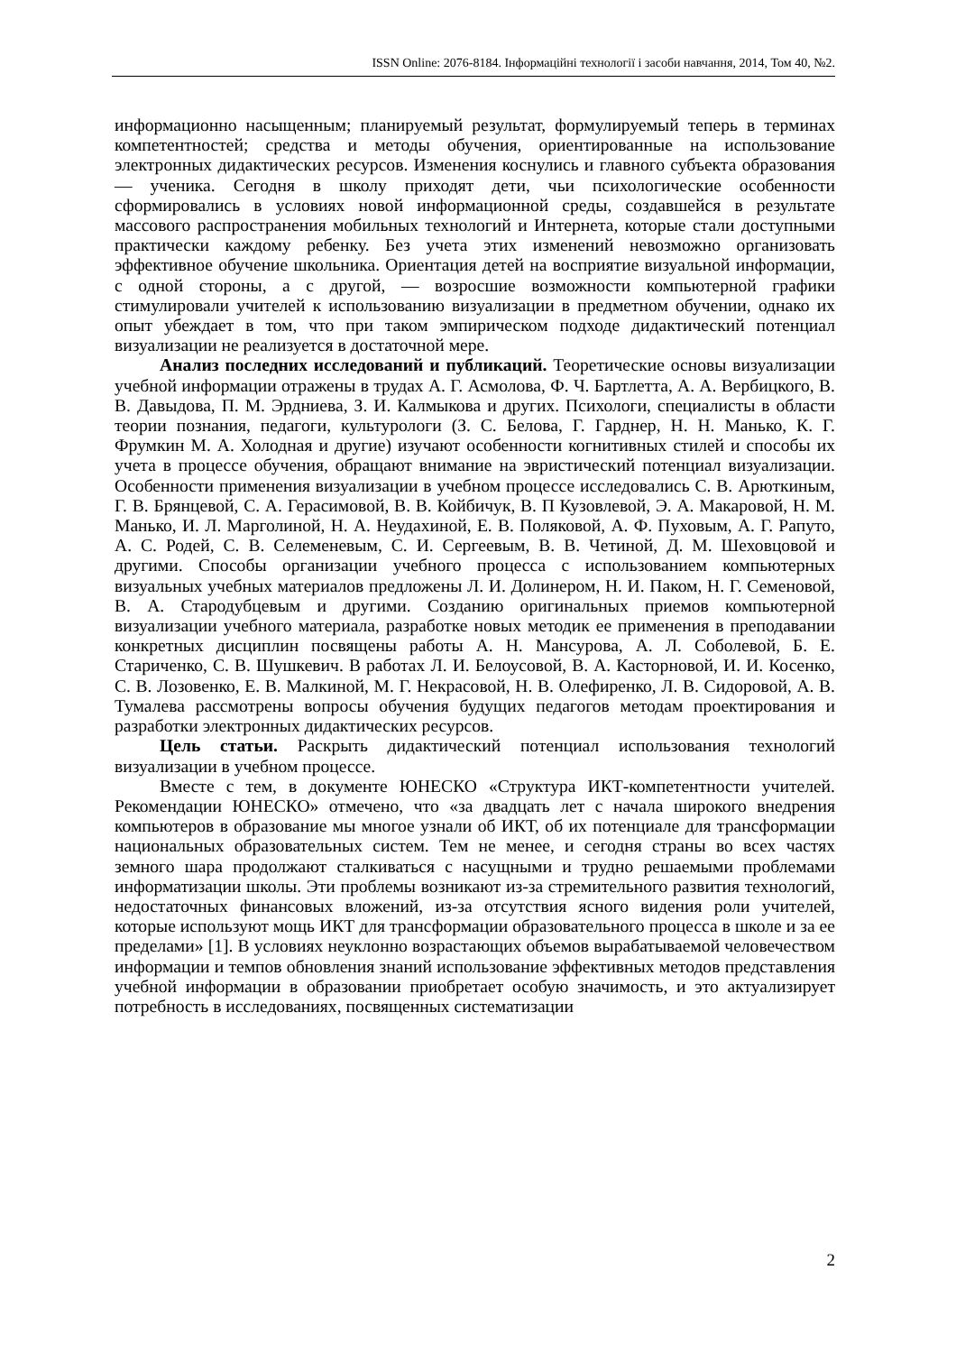ISSN Online: 2076-8184. Інформаційні технології і засоби навчання, 2014, Том 40, №2.
информационно насыщенным; планируемый результат, формулируемый теперь в терминах компетентностей; средства и методы обучения, ориентированные на использование электронных дидактических ресурсов. Изменения коснулись и главного субъекта образования — ученика. Сегодня в школу приходят дети, чьи психологические особенности сформировались в условиях новой информационной среды, создавшейся в результате массового распространения мобильных технологий и Интернета, которые стали доступными практически каждому ребенку. Без учета этих изменений невозможно организовать эффективное обучение школьника. Ориентация детей на восприятие визуальной информации, с одной стороны, а с другой, — возросшие возможности компьютерной графики стимулировали учителей к использованию визуализации в предметном обучении, однако их опыт убеждает в том, что при таком эмпирическом подходе дидактический потенциал визуализации не реализуется в достаточной мере.
Анализ последних исследований и публикаций. Теоретические основы визуализации учебной информации отражены в трудах А. Г. Асмолова, Ф. Ч. Бартлетта, А. А. Вербицкого, В. В. Давыдова, П. М. Эрдниева, З. И. Калмыкова и других. Психологи, специалисты в области теории познания, педагоги, культурологи (З. С. Белова, Г. Гарднер, Н. Н. Манько, К. Г. Фрумкин М. А. Холодная и другие) изучают особенности когнитивных стилей и способы их учета в процессе обучения, обращают внимание на эвристический потенциал визуализации. Особенности применения визуализации в учебном процессе исследовались С. В. Арюткиным, Г. В. Брянцевой, С. А. Герасимовой, В. В. Койбичук, В. П Кузовлевой, Э. А. Макаровой, Н. М. Манько, И. Л. Марголиной, Н. А. Неудахиной, Е. В. Поляковой, А. Ф. Пуховым, А. Г. Рапуто, А. С. Родей, С. В. Селеменевым, С. И. Сергеевым, В. В. Четиной, Д. М. Шеховцовой и другими. Способы организации учебного процесса с использованием компьютерных визуальных учебных материалов предложены Л. И. Долинером, Н. И. Паком, Н. Г. Семеновой, В. А. Стародубцевым и другими. Созданию оригинальных приемов компьютерной визуализации учебного материала, разработке новых методик ее применения в преподавании конкретных дисциплин посвящены работы А. Н. Мансурова, А. Л. Соболевой, Б. Е. Стариченко, С. В. Шушкевич. В работах Л. И. Белоусовой, В. А. Касторновой, И. И. Косенко, С. В. Лозовенко, Е. В. Малкиной, М. Г. Некрасовой, Н. В. Олефиренко, Л. В. Сидоровой, А. В. Тумалева рассмотрены вопросы обучения будущих педагогов методам проектирования и разработки электронных дидактических ресурсов.
Цель статьи. Раскрыть дидактический потенциал использования технологий визуализации в учебном процессе.
Вместе с тем, в документе ЮНЕСКО «Структура ИКТ-компетентности учителей. Рекомендации ЮНЕСКО» отмечено, что «за двадцать лет с начала широкого внедрения компьютеров в образование мы многое узнали об ИКТ, об их потенциале для трансформации национальных образовательных систем. Тем не менее, и сегодня страны во всех частях земного шара продолжают сталкиваться с насущными и трудно решаемыми проблемами информатизации школы. Эти проблемы возникают из-за стремительного развития технологий, недостаточных финансовых вложений, из-за отсутствия ясного видения роли учителей, которые используют мощь ИКТ для трансформации образовательного процесса в школе и за ее пределами» [1]. В условиях неуклонно возрастающих объемов вырабатываемой человечеством информации и темпов обновления знаний использование эффективных методов представления учебной информации в образовании приобретает особую значимость, и это актуализирует потребность в исследованиях, посвященных систематизации
2